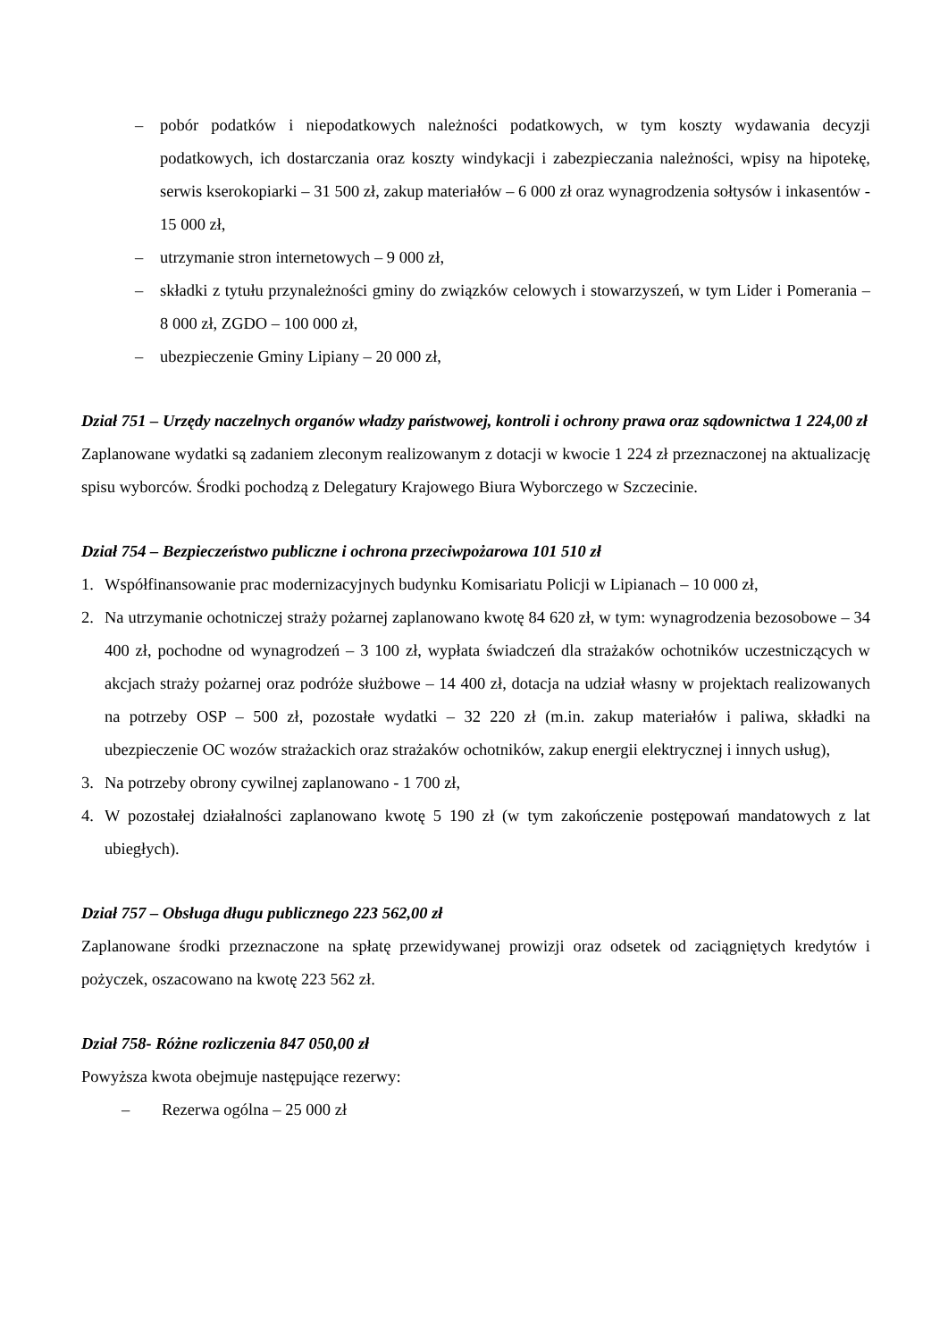– pobór podatków i niepodatkowych należności podatkowych, w tym koszty wydawania decyzji podatkowych, ich dostarczania oraz koszty windykacji i zabezpieczania należności, wpisy na hipotekę, serwis kserokopiarki – 31 500 zł, zakup materiałów – 6 000 zł oraz wynagrodzenia sołtysów i inkasentów - 15 000 zł,
– utrzymanie stron internetowych – 9 000 zł,
– składki z tytułu przynależności gminy do związków celowych i stowarzyszeń, w tym Lider i Pomerania – 8 000 zł, ZGDO – 100 000 zł,
– ubezpieczenie Gminy Lipiany – 20 000 zł,
Dział 751 – Urzędy naczelnych organów władzy państwowej, kontroli i ochrony prawa oraz sądownictwa 1 224,00 zł
Zaplanowane wydatki są zadaniem zleconym realizowanym z dotacji w kwocie 1 224 zł przeznaczonej na aktualizację spisu wyborców. Środki pochodzą z Delegatury Krajowego Biura Wyborczego w Szczecinie.
Dział 754 – Bezpieczeństwo publiczne i ochrona przeciwpożarowa 101 510 zł
1. Współfinansowanie prac modernizacyjnych budynku Komisariatu Policji w Lipianach – 10 000 zł,
2. Na utrzymanie ochotniczej straży pożarnej zaplanowano kwotę 84 620 zł, w tym: wynagrodzenia bezosobowe – 34 400 zł, pochodne od wynagrodzeń – 3 100 zł, wypłata świadczeń dla strażaków ochotników uczestniczących w akcjach straży pożarnej oraz podróże służbowe – 14 400 zł, dotacja na udział własny w projektach realizowanych na potrzeby OSP – 500 zł, pozostałe wydatki – 32 220 zł (m.in. zakup materiałów i paliwa, składki na ubezpieczenie OC wozów strażackich oraz strażaków ochotników, zakup energii elektrycznej i innych usług),
3. Na potrzeby obrony cywilnej zaplanowano - 1 700 zł,
4. W pozostałej działalności zaplanowano kwotę 5 190 zł (w tym zakończenie postępowań mandatowych z lat ubiegłych).
Dział 757 – Obsługa długu publicznego 223 562,00 zł
Zaplanowane środki przeznaczone na spłatę przewidywanej prowizji oraz odsetek od zaciągniętych kredytów i pożyczek, oszacowano na kwotę 223 562 zł.
Dział 758- Różne rozliczenia 847 050,00 zł
Powyższa kwota obejmuje następujące rezerwy:
– Rezerwa ogólna – 25 000 zł